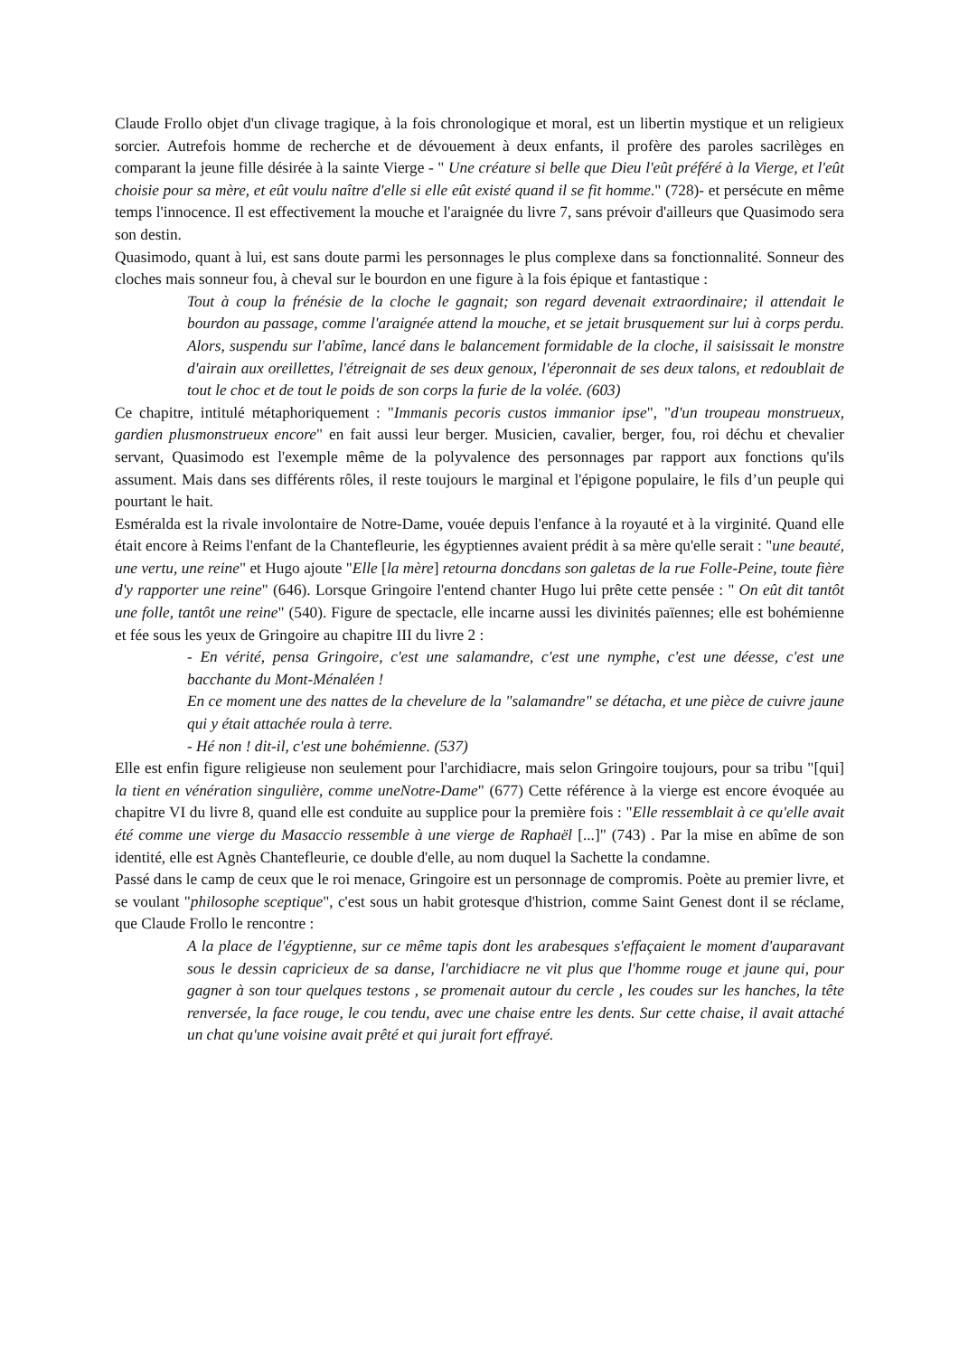Claude Frollo objet d'un clivage tragique, à la fois chronologique et moral, est un libertin mystique et un religieux sorcier. Autrefois homme de recherche et de dévouement à deux enfants, il profère des paroles sacrilèges en comparant la jeune fille désirée à la sainte Vierge - " Une créature si belle que Dieu l'eût préféré à la Vierge, et l'eût choisie pour sa mère, et eût voulu naître d'elle si elle eût existé quand il se fit homme." (728)- et persécute en même temps l'innocence. Il est effectivement la mouche et l'araignée du livre 7, sans prévoir d'ailleurs que Quasimodo sera son destin.
Quasimodo, quant à lui, est sans doute parmi les personnages le plus complexe dans sa fonctionnalité. Sonneur des cloches mais sonneur fou, à cheval sur le bourdon en une figure à la fois épique et fantastique :
Tout à coup la frénésie de la cloche le gagnait; son regard devenait extraordinaire; il attendait le bourdon au passage, comme l'araignée attend la mouche, et se jetait brusquement sur lui à corps perdu. Alors, suspendu sur l'abîme, lancé dans le balancement formidable de la cloche, il saisissait le monstre d'airain aux oreillettes, l'étreignait de ses deux genoux, l'éperonnait de ses deux talons, et redoublait de tout le choc et de tout le poids de son corps la furie de la volée. (603)
Ce chapitre, intitulé métaphoriquement : "Immanis pecoris custos immanior ipse", "d'un troupeau monstrueux, gardien plusmonstrueux encore" en fait aussi leur berger. Musicien, cavalier, berger, fou, roi déchu et chevalier servant, Quasimodo est l'exemple même de la polyvalence des personnages par rapport aux fonctions qu'ils assument. Mais dans ses différents rôles, il reste toujours le marginal et l'épigone populaire, le fils d’un peuple qui pourtant le hait.
Esméralda est la rivale involontaire de Notre-Dame, vouée depuis l'enfance à la royauté et à la virginité. Quand elle était encore à Reims l'enfant de la Chantefleurie, les égyptiennes avaient prédit à sa mère qu'elle serait : "une beauté, une vertu, une reine" et Hugo ajoute "Elle [la mère] retourna doncdans son galetas de la rue Folle-Peine, toute fière d'y rapporter une reine" (646). Lorsque Gringoire l'entend chanter Hugo lui prête cette pensée : " On eût dit tantôt une folle, tantôt une reine" (540). Figure de spectacle, elle incarne aussi les divinités païennes; elle est bohémienne et fée sous les yeux de Gringoire au chapitre III du livre 2 :
- En vérité, pensa Gringoire, c'est une salamandre, c'est une nymphe, c'est une déesse, c'est une bacchante du Mont-Ménaléen !
En ce moment une des nattes de la chevelure de la "salamandre" se détacha, et une pièce de cuivre jaune qui y était attachée roula à terre.
- Hé non ! dit-il, c'est une bohémienne. (537)
Elle est enfin figure religieuse non seulement pour l'archidiacre, mais selon Gringoire toujours, pour sa tribu "[qui] la tient en vénération singulière, comme uneNotre-Dame" (677) Cette référence à la vierge est encore évoquée au chapitre VI du livre 8, quand elle est conduite au supplice pour la première fois : "Elle ressemblait à ce qu'elle avait été comme une vierge du Masaccio ressemble à une vierge de Raphaël [...]" (743) . Par la mise en abîme de son identité, elle est Agnès Chantefleurie, ce double d'elle, au nom duquel la Sachette la condamne.
Passé dans le camp de ceux que le roi menace, Gringoire est un personnage de compromis. Poète au premier livre, et se voulant "philosophe sceptique", c'est sous un habit grotesque d'histrion, comme Saint Genest dont il se réclame, que Claude Frollo le rencontre :
A la place de l'égyptienne, sur ce même tapis dont les arabesques s'effaçaient le moment d'auparavant sous le dessin capricieux de sa danse, l'archidiacre ne vit plus que l'homme rouge et jaune qui, pour gagner à son tour quelques testons , se promenait autour du cercle , les coudes sur les hanches, la tête renversée, la face rouge, le cou tendu, avec une chaise entre les dents. Sur cette chaise, il avait attaché un chat qu'une voisine avait prêté et qui jurait fort effrayé.